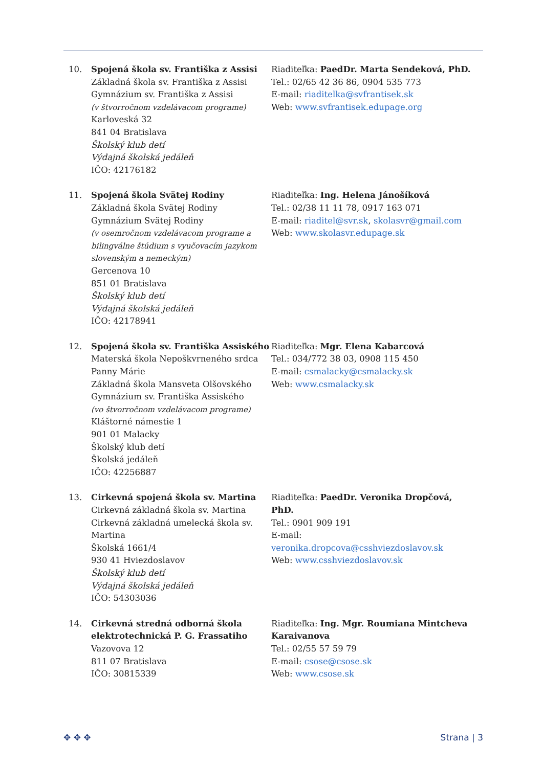10. Spojená škola sv. Františka z Assisi
Základná škola sv. Františka z Assisi
Gymnázium sv. Františka z Assisi
(v štvorročnom vzdelávacom programe)
Karloveská 32
841 04 Bratislava
Školský klub detí
Výdajná školská jedáleň
IČO: 42176182
Riaditeľka: PaedDr. Marta Sendeková, PhD.
Tel.: 02/65 42 36 86, 0904 535 773
E-mail: riaditelka@svfrantisek.sk
Web: www.svfrantisek.edupage.org
11. Spojená škola Svätej Rodiny
Základná škola Svätej Rodiny
Gymnázium Svätej Rodiny
(v osemročnom vzdelávacom programe a bilingválne štúdium s vyučovacím jazykom slovenským a nemeckým)
Gercenova 10
851 01 Bratislava
Školský klub detí
Výdajná školská jedáleň
IČO: 42178941
Riaditeľka: Ing. Helena Jánošíková
Tel.: 02/38 11 11 78, 0917 163 071
E-mail: riaditel@svr.sk, skolasvr@gmail.com
Web: www.skolasvr.edupage.sk
12. Spojená škola sv. Františka Assiského
Materská škola Nepoškvrneného srdca Panny Márie
Základná škola Mansveta Olšovského
Gymnázium sv. Františka Assiského
(vo štvorročnom vzdelávacom programe)
Kláštorné námestie 1
901 01 Malacky
Školský klub detí
Školská jedáleň
IČO: 42256887
Riaditeľka: Mgr. Elena Kabarcová
Tel.: 034/772 38 03, 0908 115 450
E-mail: csmalacky@csmalacky.sk
Web: www.csmalacky.sk
13. Cirkevná spojená škola sv. Martina
Cirkevná základná škola sv. Martina
Cirkevná základná umelecká škola sv. Martina
Školská 1661/4
930 41 Hviezdoslavov
Školský klub detí
Výdajná školská jedáleň
IČO: 54303036
Riaditeľka: PaedDr. Veronika Dropčová, PhD.
Tel.: 0901 909 191
E-mail:
veronika.dropcova@csshviezdoslavov.sk
Web: www.csshviezdoslavov.sk
14. Cirkevná stredná odborná škola elektrotechnická P. G. Frassatiho
Vazovova 12
811 07 Bratislava
IČO: 30815339
Riaditeľka: Ing. Mgr. Roumiana Mintcheva Karaivanova
Tel.: 02/55 57 59 79
E-mail: csose@csose.sk
Web: www.csose.sk
✥ ✥ ✥ Strana | 3